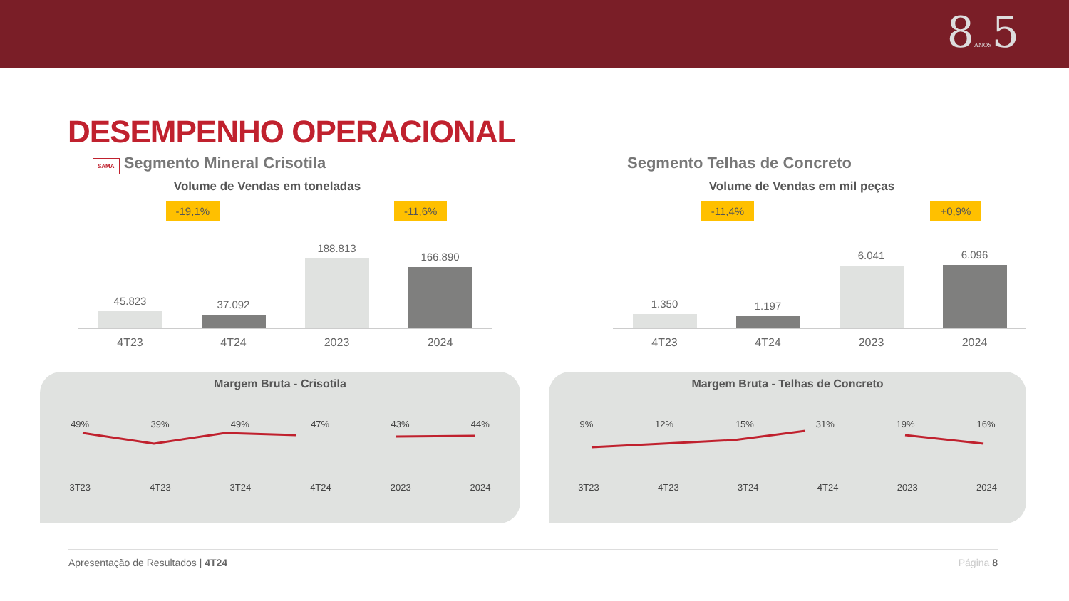8ANOS5
DESEMPENHO OPERACIONAL
SAMA Segmento Mineral Crisotila
Volume de Vendas em toneladas
-19,1% -11,6%
45.823
37.092
188.813
166.890
4T23 4T24 2023 2024
Margem Bruta - Crisotila
49% 39% 49% 47% 43% 44%
3T23 4T23 3T24 4T24 2023 2024
Segmento Telhas de Concreto
Volume de Vendas em mil peças
-11,4% +0,9%
1.350
1.197
6.041
6.096
4T23 4T24 2023 2024
Margem Bruta - Telhas de Concreto
9% 12% 15% 31% 19% 16%
3T23 4T23 3T24 4T24 2023 2024
Apresentação de Resultados | 4T24 Página 8